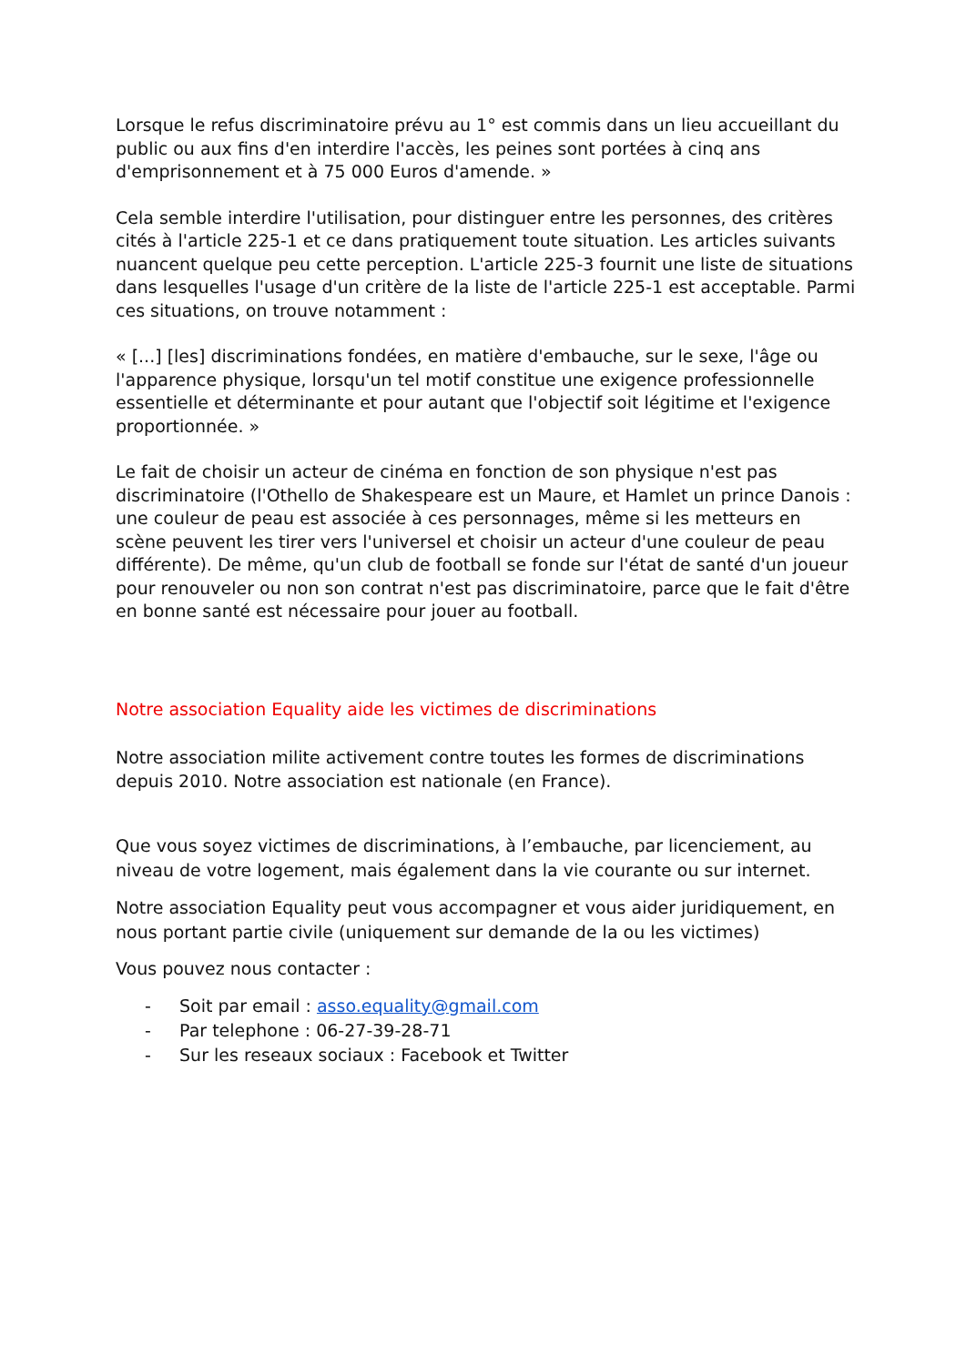Lorsque le refus discriminatoire prévu au 1° est commis dans un lieu accueillant du public ou aux fins d'en interdire l'accès, les peines sont portées à cinq ans d'emprisonnement et à 75 000 Euros d'amende. »
Cela semble interdire l'utilisation, pour distinguer entre les personnes, des critères cités à l'article 225-1 et ce dans pratiquement toute situation. Les articles suivants nuancent quelque peu cette perception. L'article 225-3 fournit une liste de situations dans lesquelles l'usage d'un critère de la liste de l'article 225-1 est acceptable. Parmi ces situations, on trouve notamment :
« [...] [les] discriminations fondées, en matière d'embauche, sur le sexe, l'âge ou l'apparence physique, lorsqu'un tel motif constitue une exigence professionnelle essentielle et déterminante et pour autant que l'objectif soit légitime et l'exigence proportionnée. »
Le fait de choisir un acteur de cinéma en fonction de son physique n'est pas discriminatoire (l'Othello de Shakespeare est un Maure, et Hamlet un prince Danois : une couleur de peau est associée à ces personnages, même si les metteurs en scène peuvent les tirer vers l'universel et choisir un acteur d'une couleur de peau différente). De même, qu'un club de football se fonde sur l'état de santé d'un joueur pour renouveler ou non son contrat n'est pas discriminatoire, parce que le fait d'être en bonne santé est nécessaire pour jouer au football.
Notre association Equality aide les victimes de discriminations
Notre association milite activement contre toutes les formes de discriminations depuis 2010. Notre association est nationale (en France).
Que vous soyez victimes de discriminations, à l’embauche, par licenciement, au niveau de votre logement, mais également dans la vie courante ou sur internet.
Notre association Equality peut vous accompagner et vous aider juridiquement, en nous portant partie civile (uniquement sur demande de la ou les victimes)
Vous pouvez nous contacter :
- Soit par email : asso.equality@gmail.com
- Par telephone : 06-27-39-28-71
- Sur les reseaux sociaux : Facebook et Twitter